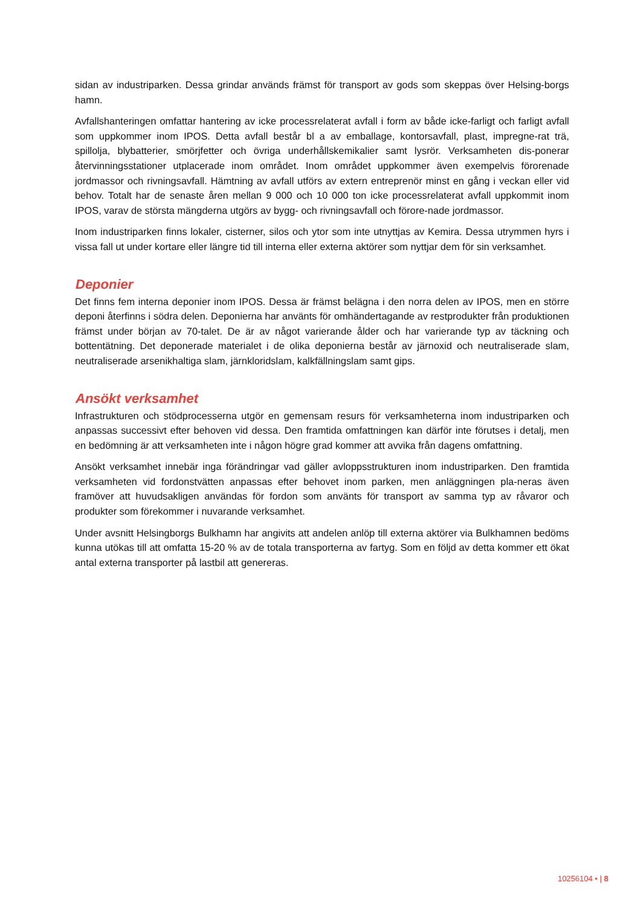sidan av industriparken. Dessa grindar används främst för transport av gods som skeppas över Helsing-borgs hamn.
Avfallshanteringen omfattar hantering av icke processrelaterat avfall i form av både icke-farligt och farligt avfall som uppkommer inom IPOS. Detta avfall består bl a av emballage, kontorsavfall, plast, impregne-rat trä, spillolja, blybatterier, smörjfetter och övriga underhållskemikalier samt lysrör. Verksamheten dis-ponerar återvinningsstationer utplacerade inom området. Inom området uppkommer även exempelvis förorenade jordmassor och rivningsavfall. Hämtning av avfall utförs av extern entreprenör minst en gång i veckan eller vid behov. Totalt har de senaste åren mellan 9 000 och 10 000 ton icke processrelaterat avfall uppkommit inom IPOS, varav de största mängderna utgörs av bygg- och rivningsavfall och förore-nade jordmassor.
Inom industriparken finns lokaler, cisterner, silos och ytor som inte utnyttjas av Kemira. Dessa utrymmen hyrs i vissa fall ut under kortare eller längre tid till interna eller externa aktörer som nyttjar dem för sin verksamhet.
Deponier
Det finns fem interna deponier inom IPOS. Dessa är främst belägna i den norra delen av IPOS, men en större deponi återfinns i södra delen. Deponierna har använts för omhändertagande av restprodukter från produktionen främst under början av 70-talet. De är av något varierande ålder och har varierande typ av täckning och bottentätning. Det deponerade materialet i de olika deponierna består av järnoxid och neutraliserade slam, neutraliserade arsenikhaltiga slam, järnkloridslam, kalkfällningslam samt gips.
Ansökt verksamhet
Infrastrukturen och stödprocesserna utgör en gemensam resurs för verksamheterna inom industriparken och anpassas successivt efter behoven vid dessa. Den framtida omfattningen kan därför inte förutses i detalj, men en bedömning är att verksamheten inte i någon högre grad kommer att avvika från dagens omfattning.
Ansökt verksamhet innebär inga förändringar vad gäller avloppsstrukturen inom industriparken. Den framtida verksamheten vid fordonstvätten anpassas efter behovet inom parken, men anläggningen pla-neras även framöver att huvudsakligen användas för fordon som använts för transport av samma typ av råvaror och produkter som förekommer i nuvarande verksamhet.
Under avsnitt Helsingborgs Bulkhamn har angivits att andelen anlöp till externa aktörer via Bulkhamnen bedöms kunna utökas till att omfatta 15-20 % av de totala transporterna av fartyg. Som en följd av detta kommer ett ökat antal externa transporter på lastbil att genereras.
10256104 • | 8